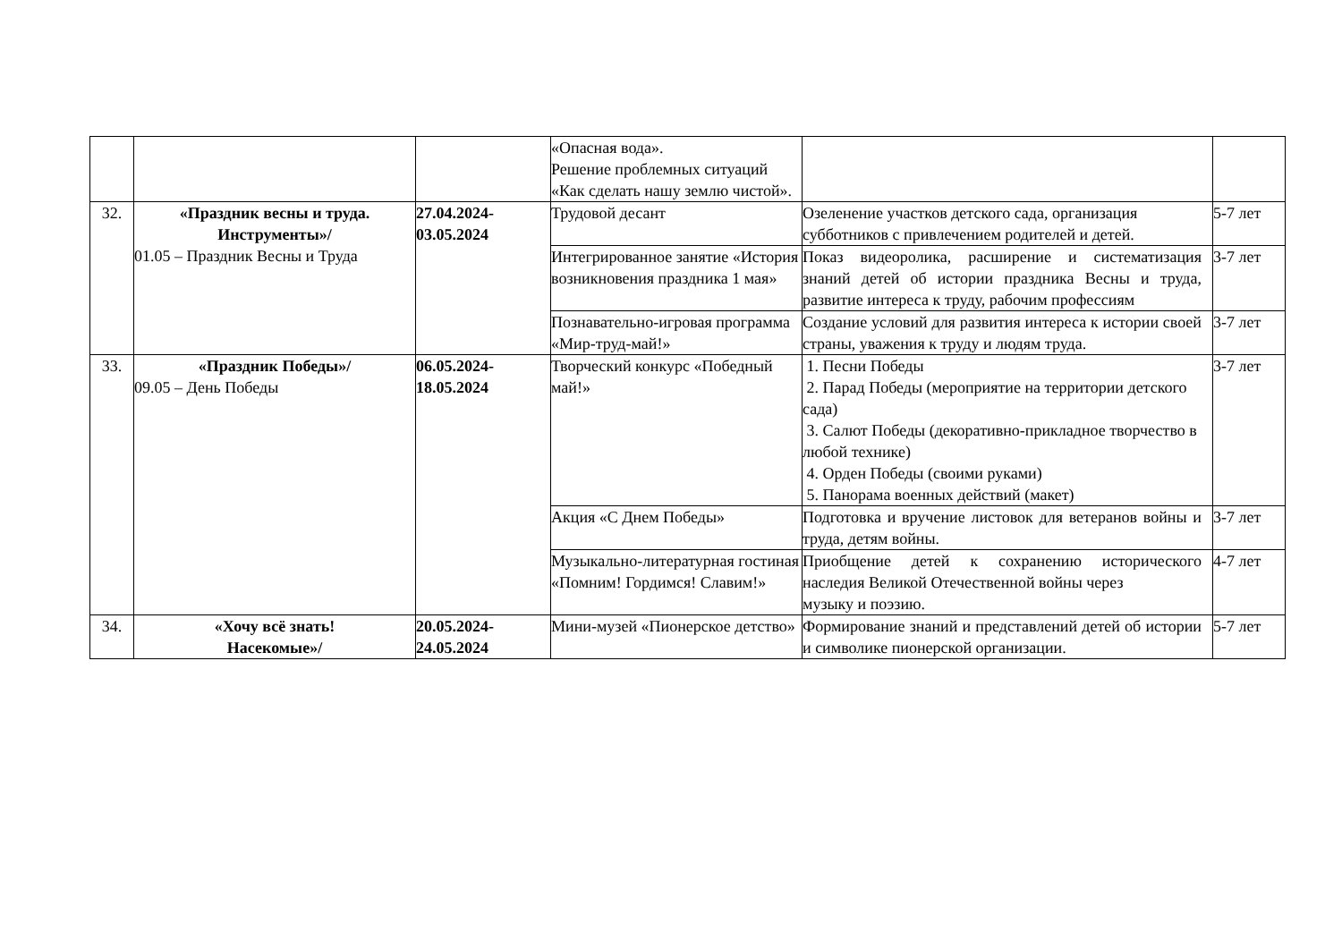| | | | «Опасная вода». Решение проблемных ситуаций «Как сделать нашу землю чистой». | | |
| 32. | «Праздник весны и труда. Инструменты»/ 01.05 – Праздник Весны и Труда | 27.04.2024- 03.05.2024 | Трудовой десант | Озеленение участков детского сада, организация субботников с привлечением родителей и детей. | 5-7 лет |
| | | | Интегрированное занятие «История возникновения праздника 1 мая» | Показ видеоролика, расширение и систематизация знаний детей об истории праздника Весны и труда, развитие интереса к труду, рабочим профессиям | 3-7 лет |
| | | | Познавательно-игровая программа «Мир-труд-май!» | Создание условий для развития интереса к истории своей страны, уважения к труду и людям труда. | 3-7 лет |
| 33. | «Праздник Победы»/ 09.05 – День Победы | 06.05.2024- 18.05.2024 | Творческий конкурс «Победный май!» | 1. Песни Победы 2. Парад Победы (мероприятие на территории детского сада) 3. Салют Победы (декоративно-прикладное творчество в любой технике) 4. Орден Победы (своими руками) 5. Панорама военных действий (макет) | 3-7 лет |
| | | | Акция «С Днем Победы» | Подготовка и вручение листовок для ветеранов войны и труда, детям войны. | 3-7 лет |
| | | | Музыкально-литературная гостиная «Помним! Гордимся! Славим!» | Приобщение детей к сохранению исторического наследия Великой Отечественной войны через музыку и поэзию. | 4-7 лет |
| 34. | «Хочу всё знать! Насекомые»/ | 20.05.2024- 24.05.2024 | Мини-музей «Пионерское детство» | Формирование знаний и представлений детей об истории и символике пионерской организации. | 5-7 лет |